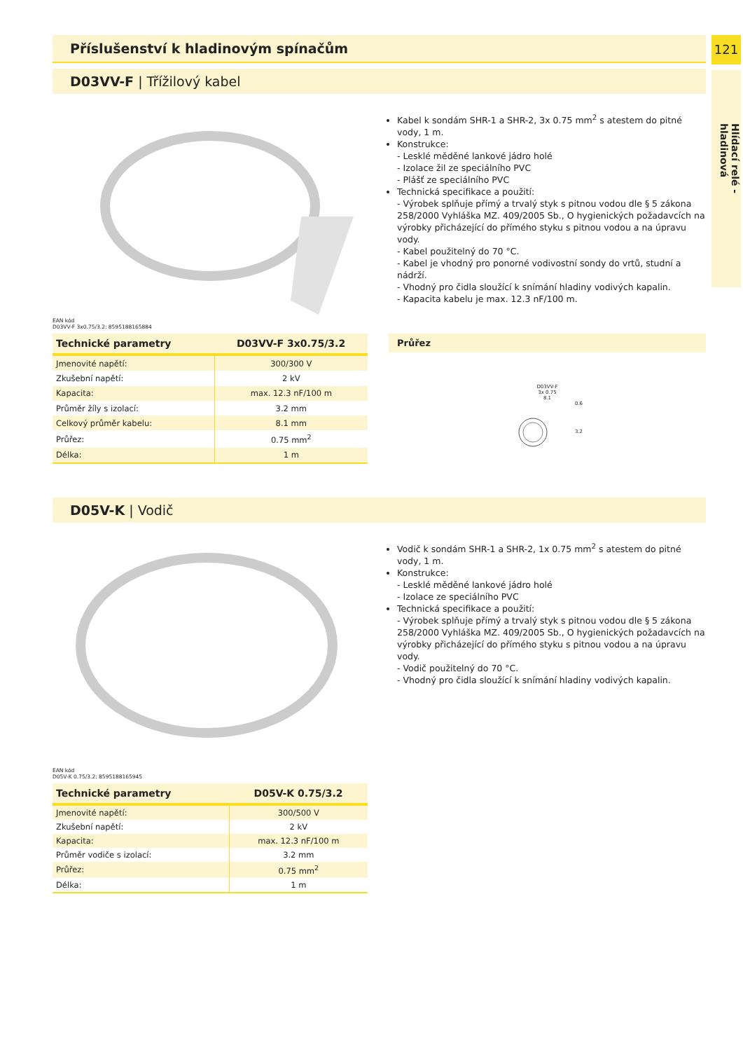121
Hlídací relé - hladinová
Příslušenství k hladinovým spínačům
D03VV-F | Třížilový kabel
Kabel k sondám SHR-1 a SHR-2, 3x 0.75 mm<sup>2</sup> s atestem do pitné vody, 1 m.
Konstrukce:
- Lesklé měděné lankové jádro holé
- Izolace žil ze speciálního PVC
- Plášť ze speciálního PVC
Technická specifikace a použití:
- Výrobek splňuje přímý a trvalý styk s pitnou vodou dle § 5 zákona 258/2000 Vyhláška MZ. 409/2005 Sb., O hygienických požadavcích na výrobky přicházející do přímého styku s pitnou vodou a na úpravu vody.
- Kabel použitelný do 70 °C.
- Kabel je vhodný pro ponorné vodivostní sondy do vrtů, studní a nádrží.
- Vhodný pro čidla sloužící k snímání hladiny vodivých kapalin.
- Kapacita kabelu je max. 12.3 nF/100 m.
EAN kód
D03VV-F 3x0.75/3.2: 8595188165884
| Technické parametry | D03VV-F 3x0.75/3.2 |
| --- | --- |
| Jmenovité napětí: | 300/300 V |
| Zkušební napětí: | 2 kV |
| Kapacita: | max. 12.3 nF/100 m |
| Průměr žíly s izolací: | 3.2 mm |
| Celkový průměr kabelu: | 8.1 mm |
| Průřez: | 0.75 mm<sup>2</sup> |
| Délka: | 1 m |
Průřez
D03VV-F
3x 0.75
8.1
0.6
3.2
D05V-K | Vodič
Vodič k sondám SHR-1 a SHR-2, 1x 0.75 mm<sup>2</sup> s atestem do pitné vody, 1 m.
Konstrukce:
- Lesklé měděné lankové jádro holé
- Izolace ze speciálního PVC
Technická specifikace a použití:
- Výrobek splňuje přímý a trvalý styk s pitnou vodou dle § 5 zákona 258/2000 Vyhláška MZ. 409/2005 Sb., O hygienických požadavcích na výrobky přicházející do přímého styku s pitnou vodou a na úpravu vody.
- Vodič použitelný do 70 °C.
- Vhodný pro čidla sloužící k snímání hladiny vodivých kapalin.
EAN kód
D05V-K 0.75/3.2: 8595188165945
| Technické parametry | D05V-K 0.75/3.2 |
| --- | --- |
| Jmenovité napětí: | 300/500 V |
| Zkušební napětí: | 2 kV |
| Kapacita: | max. 12.3 nF/100 m |
| Průměr vodiče s izolací: | 3.2 mm |
| Průřez: | 0.75 mm<sup>2</sup> |
| Délka: | 1 m |